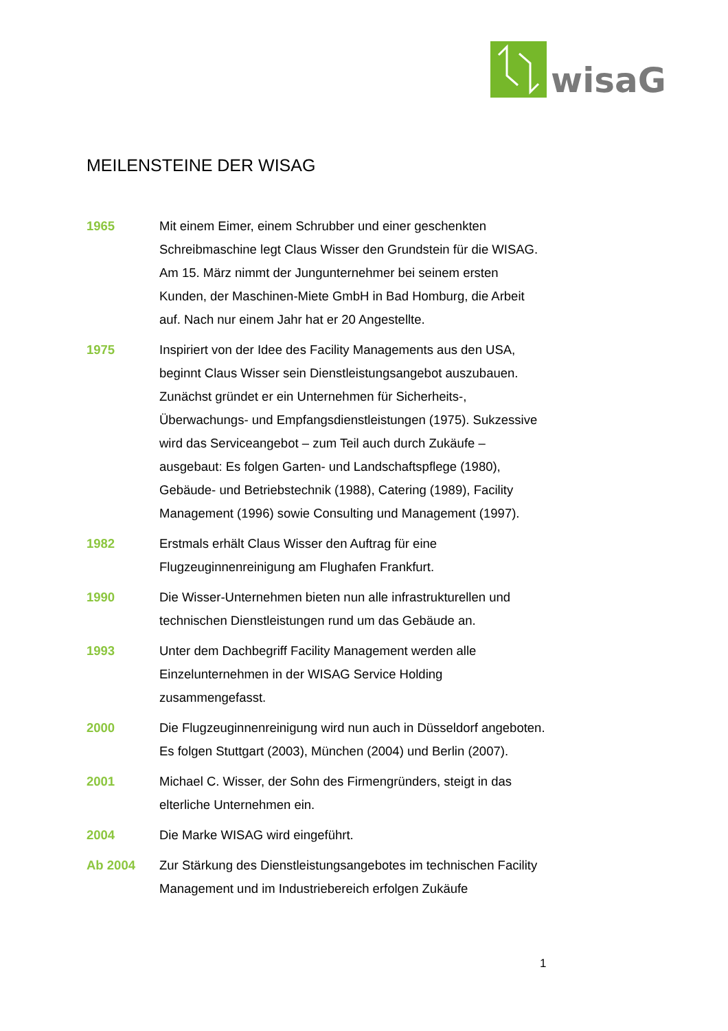wisaG
MEILENSTEINE DER WISAG
1965 Mit einem Eimer, einem Schrubber und einer geschenkten Schreibmaschine legt Claus Wisser den Grundstein für die WISAG. Am 15. März nimmt der Jungunternehmer bei seinem ersten Kunden, der Maschinen-Miete GmbH in Bad Homburg, die Arbeit auf. Nach nur einem Jahr hat er 20 Angestellte.
1975 Inspiriert von der Idee des Facility Managements aus den USA, beginnt Claus Wisser sein Dienstleistungsangebot auszubauen. Zunächst gründet er ein Unternehmen für Sicherheits-, Überwachungs- und Empfangsdienstleistungen (1975). Sukzessive wird das Serviceangebot – zum Teil auch durch Zukäufe – ausgebaut: Es folgen Garten- und Landschaftspflege (1980), Gebäude- und Betriebstechnik (1988), Catering (1989), Facility Management (1996) sowie Consulting und Management (1997).
1982 Erstmals erhält Claus Wisser den Auftrag für eine Flugzeuginnenreinigung am Flughafen Frankfurt.
1990 Die Wisser-Unternehmen bieten nun alle infrastrukturellen und technischen Dienstleistungen rund um das Gebäude an.
1993 Unter dem Dachbegriff Facility Management werden alle Einzelunternehmen in der WISAG Service Holding zusammengefasst.
2000 Die Flugzeuginnenreinigung wird nun auch in Düsseldorf angeboten. Es folgen Stuttgart (2003), München (2004) und Berlin (2007).
2001 Michael C. Wisser, der Sohn des Firmengründers, steigt in das elterliche Unternehmen ein.
2004 Die Marke WISAG wird eingeführt.
Ab 2004 Zur Stärkung des Dienstleistungsangebotes im technischen Facility Management und im Industriebereich erfolgen Zukäufe
1